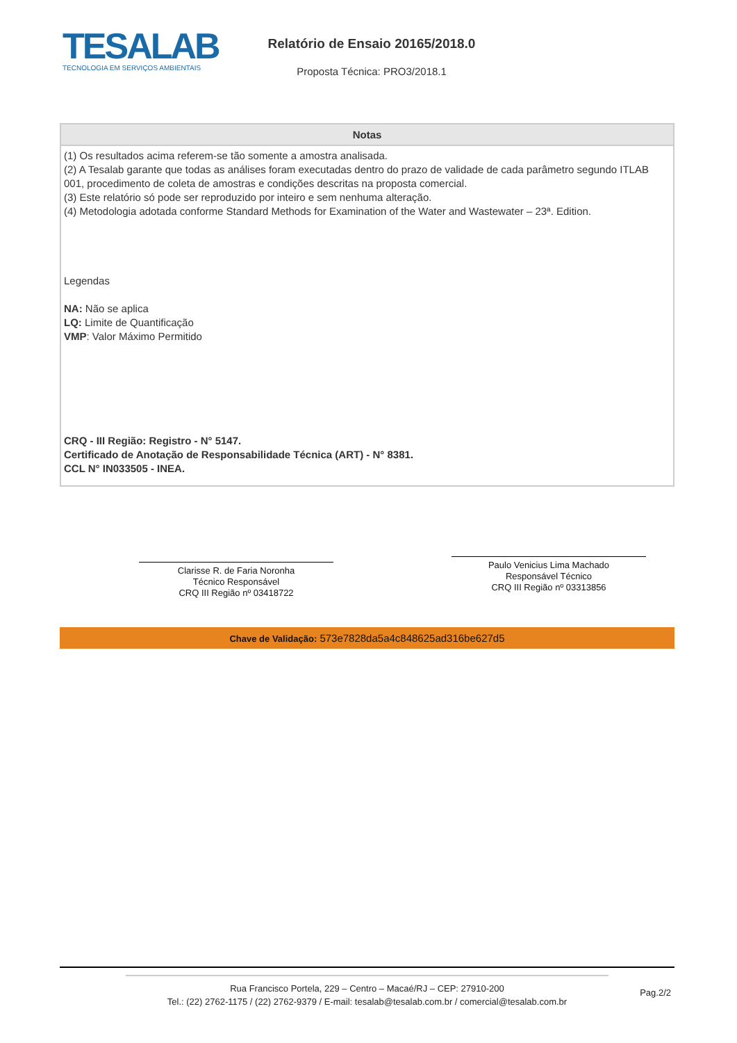TESALAB
TECNOLOGIA EM SERVIÇOS AMBIENTAIS
Relatório de Ensaio 20165/2018.0
Proposta Técnica: PRO3/2018.1
| Notas |
| --- |
| (1) Os resultados acima referem-se tão somente a amostra analisada. (2) A Tesalab garante que todas as análises foram executadas dentro do prazo de validade de cada parâmetro segundo ITLAB 001, procedimento de coleta de amostras e condições descritas na proposta comercial. (3) Este relatório só pode ser reproduzido por inteiro e sem nenhuma alteração. (4) Metodologia adotada conforme Standard Methods for Examination of the Water and Wastewater – 23ª. Edition. Legendas NA: Não se aplica LQ: Limite de Quantificação VMP : Valor Máximo Permitido CRQ - III Região: Registro - N° 5147. Certificado de Anotação de Responsabilidade Técnica (ART) - N° 8381. CCL N° IN033505 - INEA. |
Clarisse R. de Faria Noronha
Técnico Responsável
CRQ III Região nº 03418722
Paulo Venicius Lima Machado
Responsável Técnico
CRQ III Região nº 03313856
Chave de Validação: 573e7828da5a4c848625ad316be627d5
Rua Francisco Portela, 229 – Centro – Macaé/RJ – CEP: 27910-200
Tel.: (22) 2762-1175 / (22) 2762-9379 / E-mail: tesalab@tesalab.com.br / comercial@tesalab.com.br
Pag.2/2